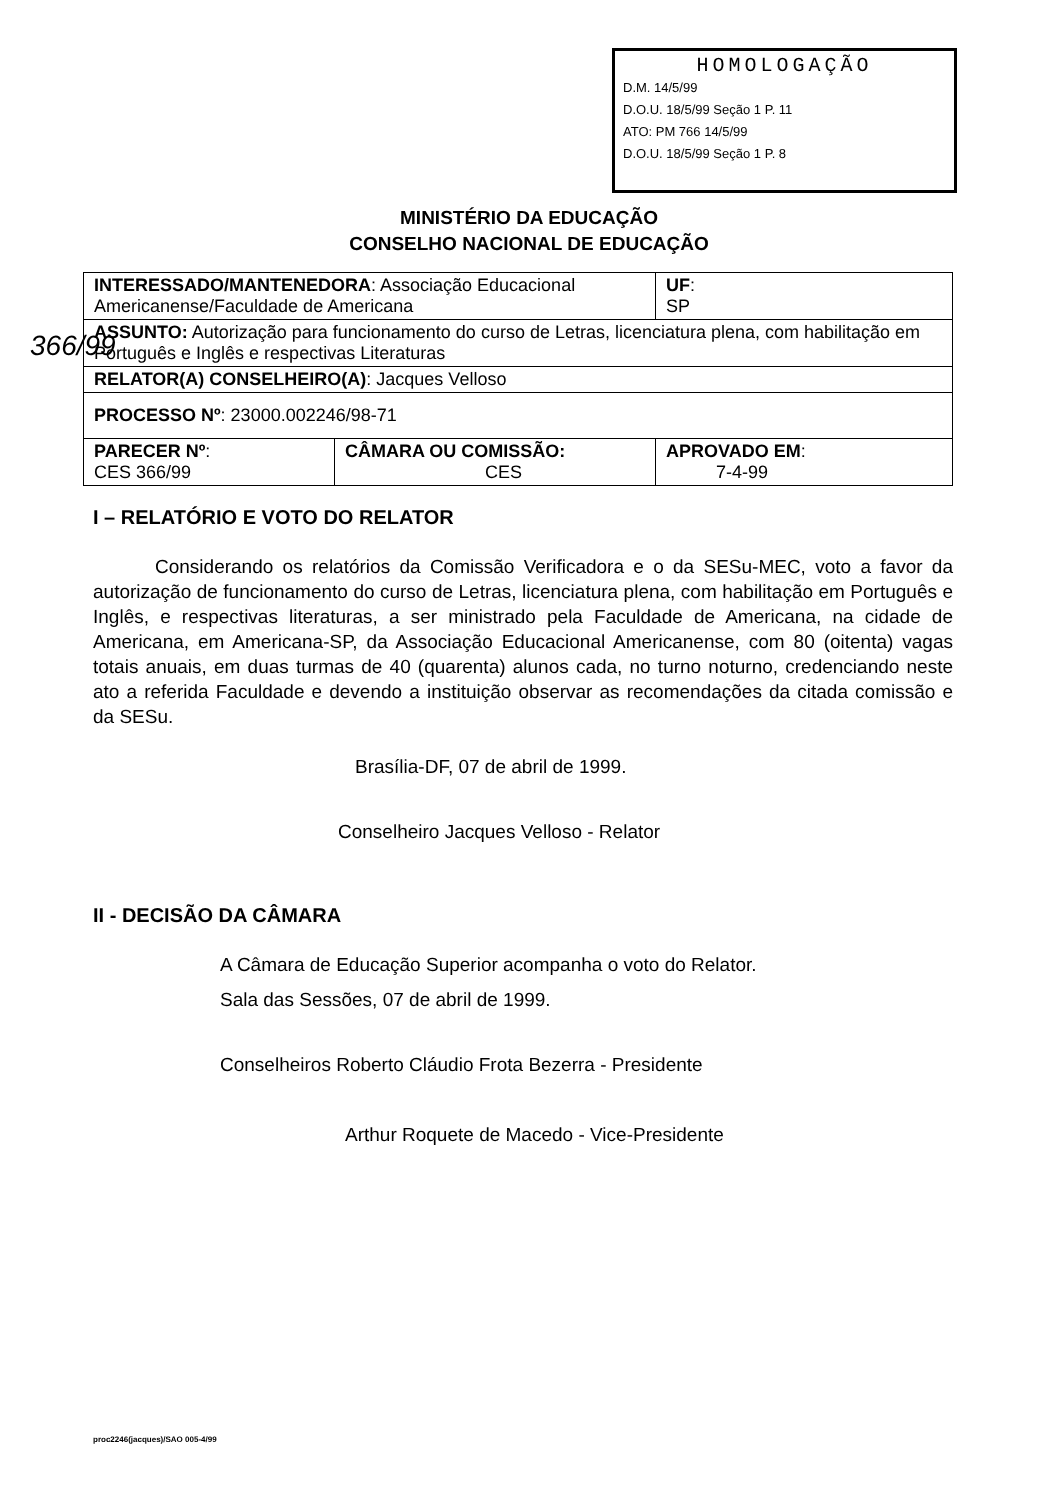366/99
HOMOLOGAÇÃO
D.M. 14/5/99
D.O.U. 18/5/99 Seção 1 P. 11
ATO: PM 766 14/5/99
D.O.U. 18/5/99 Seção 1 P. 8
MINISTÉRIO DA EDUCAÇÃO
CONSELHO NACIONAL DE EDUCAÇÃO
| INTERESSADO/MANTENEDORA : Associação Educacional Americanense/Faculdade de Americana | | UF : SP |
| ASSUNTO: Autorização para funcionamento do curso de Letras, licenciatura plena, com habilitação em Português e Inglês e respectivas Literaturas | | |
| RELATOR(A) CONSELHEIRO(A) : Jacques Velloso | | |
| PROCESSO Nº : 23000.002246/98-71 | | |
| PARECER Nº : CES 366/99 | CÂMARA OU COMISSÃO: CES | APROVADO EM : 7-4-99 |
I – RELATÓRIO E VOTO DO RELATOR
Considerando os relatórios da Comissão Verificadora e o da SESu-MEC, voto a favor da autorização de funcionamento do curso de Letras, licenciatura plena, com habilitação em Português e Inglês, e respectivas literaturas, a ser ministrado pela Faculdade de Americana, na cidade de Americana, em Americana-SP, da Associação Educacional Americanense, com 80 (oitenta) vagas totais anuais, em duas turmas de 40 (quarenta) alunos cada, no turno noturno, credenciando neste ato a referida Faculdade e devendo a instituição observar as recomendações da citada comissão e da SESu.
Brasília-DF, 07 de abril de 1999.
Conselheiro Jacques Velloso - Relator
II - DECISÃO DA CÂMARA
A Câmara de Educação Superior acompanha o voto do Relator.
Sala das Sessões, 07 de abril de 1999.
Conselheiros Roberto Cláudio Frota Bezerra - Presidente
Arthur Roquete de Macedo - Vice-Presidente
proc2246(jacques)/SAO 005-4/99